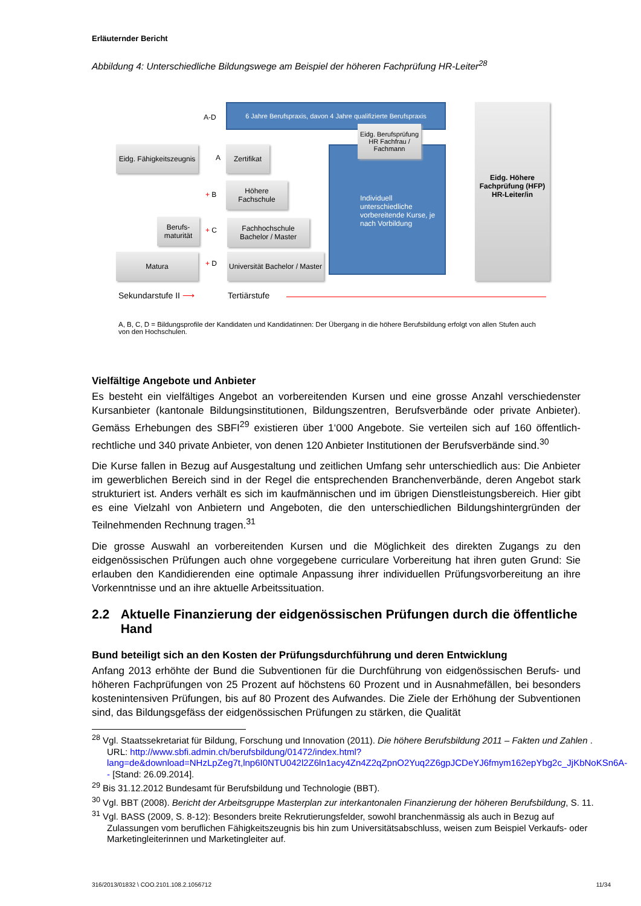Erläuternder Bericht
Abbildung 4: Unterschiedliche Bildungswege am Beispiel der höheren Fachprüfung HR-Leiter<sup>28</sup>
A-D
6 Jahre Berufspraxis, davon 4 Jahre qualifizierte Berufspraxis
Individuell unterschiedliche vorbereitende Kurse, je nach Vorbildung
Eidg. Berufsprüfung HR Fachfrau / Fachmann
Eidg. Fähigkeitszeugnis
A
Zertifikat
+ B
Höhere Fachschule
Berufs-maturität
+ C
Fachhochschule Bachelor / Master
Matura
+ D
Universität Bachelor / Master
Eidg. Höhere Fachprüfung (HFP) HR-Leiter/in
Sekundarstufe II ⟶ Tertiärstufe
A, B, C, D = Bildungsprofile der Kandidaten und Kandidatinnen: Der Übergang in die höhere Berufsbildung erfolgt von allen Stufen auch von den Hochschulen.
Vielfältige Angebote und Anbieter
Es besteht ein vielfältiges Angebot an vorbereitenden Kursen und eine grosse Anzahl verschiedenster Kursanbieter (kantonale Bildungsinstitutionen, Bildungszentren, Berufsverbände oder private Anbieter). Gemäss Erhebungen des SBFI<sup>29</sup> existieren über 1‘000 Angebote. Sie verteilen sich auf 160 öffentlich-rechtliche und 340 private Anbieter, von denen 120 Anbieter Institutionen der Berufsverbände sind.<sup>30</sup>
Die Kurse fallen in Bezug auf Ausgestaltung und zeitlichen Umfang sehr unterschiedlich aus: Die Anbieter im gewerblichen Bereich sind in der Regel die entsprechenden Branchenverbände, deren Angebot stark strukturiert ist. Anders verhält es sich im kaufmännischen und im übrigen Dienstleistungsbereich. Hier gibt es eine Vielzahl von Anbietern und Angeboten, die den unterschiedlichen Bildungshintergründen der Teilnehmenden Rechnung tragen.<sup>31</sup>
Die grosse Auswahl an vorbereitenden Kursen und die Möglichkeit des direkten Zugangs zu den eidgenössischen Prüfungen auch ohne vorgegebene curriculare Vorbereitung hat ihren guten Grund: Sie erlauben den Kandidierenden eine optimale Anpassung ihrer individuellen Prüfungsvorbereitung an ihre Vorkenntnisse und an ihre aktuelle Arbeitssituation.
2.2 Aktuelle Finanzierung der eidgenössischen Prüfungen durch die öffentliche Hand
Bund beteiligt sich an den Kosten der Prüfungsdurchführung und deren Entwicklung
Anfang 2013 erhöhte der Bund die Subventionen für die Durchführung von eidgenössischen Berufs- und höheren Fachprüfungen von 25 Prozent auf höchstens 60 Prozent und in Ausnahmefällen, bei besonders kostenintensiven Prüfungen, bis auf 80 Prozent des Aufwandes. Die Ziele der Erhöhung der Subventionen sind, das Bildungsgefäss der eidgenössischen Prüfungen zu stärken, die Qualität
<sup>28</sup> Vgl. Staatssekretariat für Bildung, Forschung und Innovation (2011). Die höhere Berufsbildung 2011 – Fakten und Zahlen . URL: http://www.sbfi.admin.ch/berufsbildung/01472/index.html?lang=de&download=NHzLpZeg7t,lnp6I0NTU042l2Z6ln1acy4Zn4Z2qZpnO2Yuq2Z6gpJCDeYJ6fmym162epYbg2c_JjKbNoKSn6A-- [Stand: 26.09.2014].
<sup>29</sup> Bis 31.12.2012 Bundesamt für Berufsbildung und Technologie (BBT).
<sup>30</sup> Vgl. BBT (2008). Bericht der Arbeitsgruppe Masterplan zur interkantonalen Finanzierung der höheren Berufsbildung, S. 11.
<sup>31</sup> Vgl. BASS (2009, S. 8-12): Besonders breite Rekrutierungsfelder, sowohl branchenmässig als auch in Bezug auf Zulassungen vom beruflichen Fähigkeitszeugnis bis hin zum Universitätsabschluss, weisen zum Beispiel Verkaufs- oder Marketingleiterinnen und Marketingleiter auf.
316/2013/01832 \ COO.2101.108.2.1056712 11/34